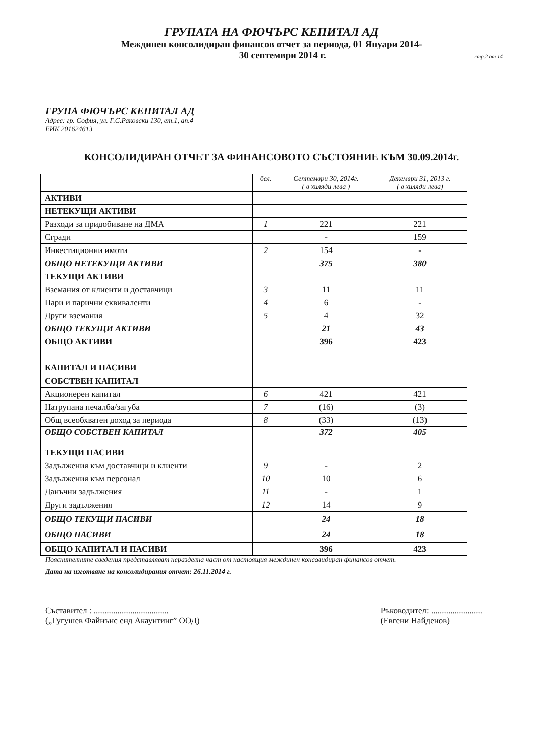ГРУПАТА НА ФЮЧЪРС КЕПИТАЛ АД
Междинен консолидиран финансов отчет за периода, 01 Януари 2014-
30 септември 2014 г. стр.2 от 14
ГРУПА ФЮЧЪРС КЕПИТАЛ АД
Адрес: гр. София, ул. Г.С.Раковски 130, ет.1, ап.4
ЕИК 201624613
КОНСОЛИДИРАН ОТЧЕТ ЗА ФИНАНСОВОТО СЪСТОЯНИЕ КЪМ 30.09.2014г.
| | бел. | Септември 30, 2014г. ( в хиляди лева ) | Декември 31, 2013 г. ( в хиляди лева) |
| --- | --- | --- | --- |
| АКТИВИ | | | |
| НЕТЕКУЩИ АКТИВИ | | | |
| Разходи за придобиване на ДМА | 1 | 221 | 221 |
| Сгради | | - | 159 |
| Инвестиционни имоти | 2 | 154 | - |
| ОБЩО НЕТЕКУЩИ АКТИВИ | | 375 | 380 |
| ТЕКУЩИ АКТИВИ | | | |
| Вземания от клиенти и доставчици | 3 | 11 | 11 |
| Пари и парични еквиваленти | 4 | 6 | - |
| Други вземания | 5 | 4 | 32 |
| ОБЩО ТЕКУЩИ АКТИВИ | | 21 | 43 |
| ОБЩО АКТИВИ | | 396 | 423 |
| КАПИТАЛ И ПАСИВИ | | | |
| СОБСТВЕН КАПИТАЛ | | | |
| Акционерен капитал | 6 | 421 | 421 |
| Натрупана печалба/загуба | 7 | (16) | (3) |
| Общ всеобхватен доход за периода | 8 | (33) | (13) |
| ОБЩО СОБСТВЕН КАПИТАЛ | | 372 | 405 |
| ТЕКУЩИ ПАСИВИ | | | |
| Задължения към доставчици и клиенти | 9 | - | 2 |
| Задължения към персонал | 10 | 10 | 6 |
| Данъчни задължения | 11 | - | 1 |
| Други задължения | 12 | 14 | 9 |
| ОБЩО ТЕКУЩИ ПАСИВИ | | 24 | 18 |
| ОБЩО ПАСИВИ | | 24 | 18 |
| ОБЩО КАПИТАЛ И ПАСИВИ | | 396 | 423 |
Пояснителните сведения представляват неразделна част от настоящия междинен консолидиран финансов отчет.
Дата на изготвяне на консолидирания отчет: 26.11.2014 г.
Съставител : ...................................
(„Гугушев Файнънс енд Акаунтинг” ООД)
Ръководител: ........................
(Евгени Найденов)